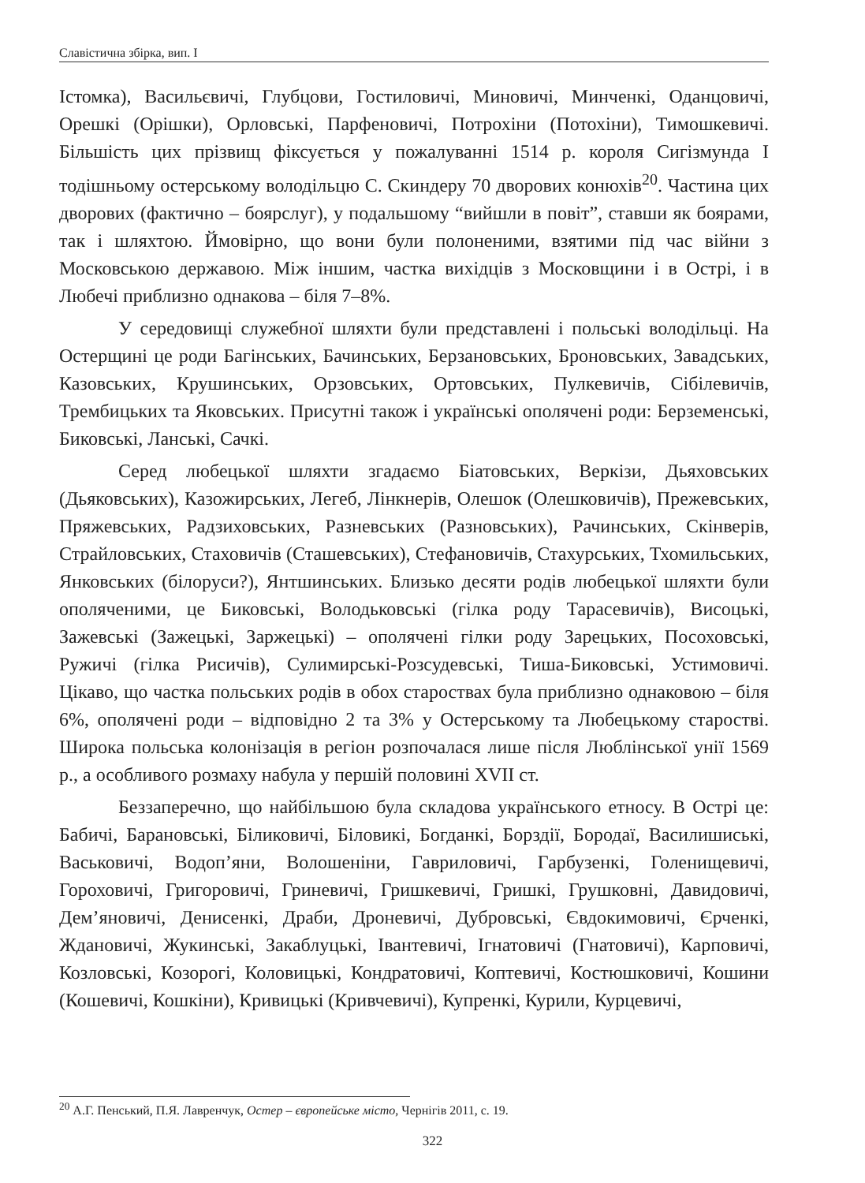Славістична збірка, вип. I
Істомка), Васильєвичі, Глубцови, Гостиловичі, Миновичі, Минченкі, Оданцовичі, Орешкі (Орішки), Орловські, Парфеновичі, Потрохіни (Потохіни), Тимошкевичі. Більшість цих прізвищ фіксується у пожалуванні 1514 р. короля Сигізмунда I тодішньому остерському володільцю С. Скиндеру 70 дворових конюхів<sup>20</sup>. Частина цих дворових (фактично – боярслуг), у подальшому “вийшли в повіт”, ставши як боярами, так і шляхтою. Ймовірно, що вони були полоненими, взятими під час війни з Московською державою. Між іншим, частка вихідців з Московщини і в Острі, і в Любечі приблизно однакова – біля 7–8%.
У середовищі служебної шляхти були представлені і польські володільці. На Остерщині це роди Багінських, Бачинських, Берзановських, Броновських, Завадських, Казовських, Крушинських, Орзовських, Ортовських, Пулкевичів, Сібілевичів, Трембицьких та Яковських. Присутні також і українські ополячені роди: Берземенські, Биковські, Ланські, Сачкі.
Серед любецької шляхти згадаємо Біатовських, Веркізи, Дьяховських (Дьяковських), Казожирських, Легеб, Лінкнерів, Олешок (Олешковичів), Прежевських, Пряжевських, Радзиховських, Разневських (Разновських), Рачинських, Скінверів, Страйловських, Стаховичів (Сташевських), Стефановичів, Стахурських, Тхомильських, Янковських (білоруси?), Янтшинських. Близько десяти родів любецької шляхти були ополяченими, це Биковські, Володьковські (гілка роду Тарасевичів), Висоцькі, Зажевські (Зажецькі, Заржецькі) – ополячені гілки роду Зарецьких, Посоховські, Ружичі (гілка Рисичів), Сулимирські-Розсудевські, Тиша-Биковські, Устимовичі. Цікаво, що частка польських родів в обох староствах була приблизно однаковою – біля 6%, ополячені роди – відповідно 2 та 3% у Остерському та Любецькому старостві. Широка польська колонізація в регіон розпочалася лише після Люблінської унії 1569 р., а особливого розмаху набула у першій половині XVII ст.
Беззаперечно, що найбільшою була складова українського етносу. В Острі це: Бабичі, Барановські, Біликовичі, Біловикі, Богданкі, Борздії, Бородаї, Василишиські, Васьковичі, Водоп’яни, Волошеніни, Гавриловичі, Гарбузенкі, Голенищевичі, Гороховичі, Григоровичі, Гриневичі, Гришкевичі, Гришкі, Грушковні, Давидовичі, Дем’яновичі, Денисенкі, Драби, Дроневичі, Дубровські, Євдокимовичі, Єрченкі, Ждановичі, Жукинські, Закаблуцькі, Івантевичі, Ігнатовичі (Гнатовичі), Карповичі, Козловські, Козорогі, Коловицькі, Кондратовичі, Коптевичі, Костюшковичі, Кошини (Кошевичі, Кошкіни), Кривицькі (Кривчевичі), Купренкі, Курили, Курцевичі,
<sup>20</sup> А.Г. Пенський, П.Я. Лавренчук, Остер – європейське місто, Чернігів 2011, с. 19.
322